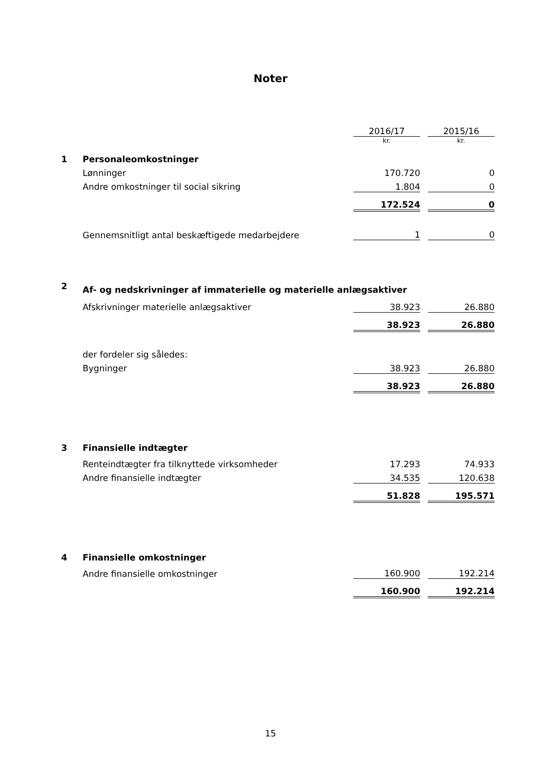Noter
| | | 2016/17 | | 2015/16 |
| | | kr. | | kr. |
| 1 | Personaleomkostninger | | | |
| | Lønninger | 170.720 | | 0 |
| | Andre omkostninger til social sikring | 1.804 | | 0 |
| | | 172.524 | | 0 |
| | Gennemsnitligt antal beskæftigede medarbejdere | 1 | | 0 |
| 2 | Af- og nedskrivninger af immaterielle og materielle anlægsaktiver | | | |
| | Afskrivninger materielle anlægsaktiver | 38.923 | | 26.880 |
| | | 38.923 | | 26.880 |
| | der fordeler sig således: | | | |
| | Bygninger | 38.923 | | 26.880 |
| | | 38.923 | | 26.880 |
| 3 | Finansielle indtægter | | | |
| | Renteindtægter fra tilknyttede virksomheder | 17.293 | | 74.933 |
| | Andre finansielle indtægter | 34.535 | | 120.638 |
| | | 51.828 | | 195.571 |
| 4 | Finansielle omkostninger | | | |
| | Andre finansielle omkostninger | 160.900 | | 192.214 |
| | | 160.900 | | 192.214 |
15